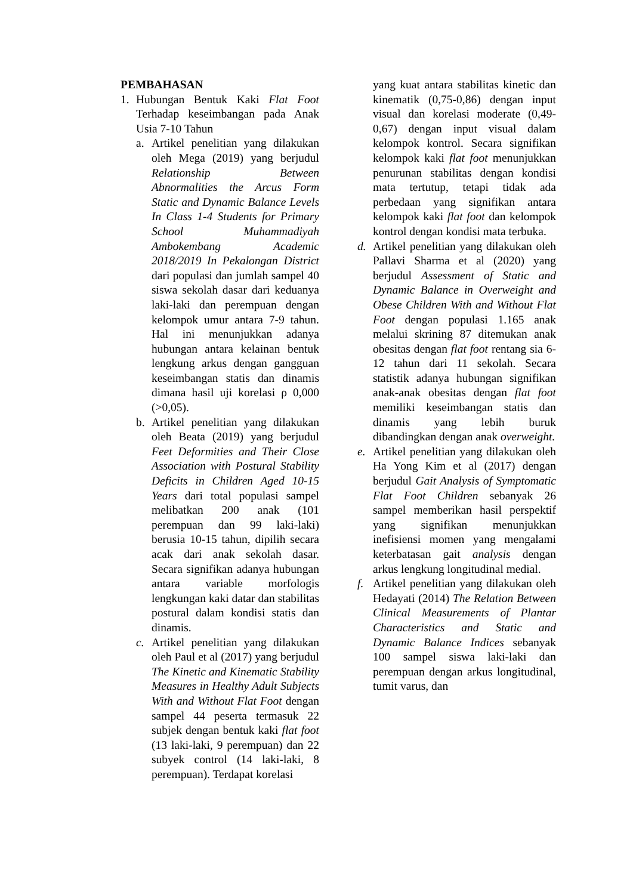PEMBAHASAN
1. Hubungan Bentuk Kaki Flat Foot Terhadap keseimbangan pada Anak Usia 7-10 Tahun
a. Artikel penelitian yang dilakukan oleh Mega (2019) yang berjudul Relationship Between Abnormalities the Arcus Form Static and Dynamic Balance Levels In Class 1-4 Students for Primary School Muhammadiyah Ambokembang Academic 2018/2019 In Pekalongan District dari populasi dan jumlah sampel 40 siswa sekolah dasar dari keduanya laki-laki dan perempuan dengan kelompok umur antara 7-9 tahun. Hal ini menunjukkan adanya hubungan antara kelainan bentuk lengkung arkus dengan gangguan keseimbangan statis dan dinamis dimana hasil uji korelasi ρ 0,000 (>0,05).
b. Artikel penelitian yang dilakukan oleh Beata (2019) yang berjudul Feet Deformities and Their Close Association with Postural Stability Deficits in Children Aged 10-15 Years dari total populasi sampel melibatkan 200 anak (101 perempuan dan 99 laki-laki) berusia 10-15 tahun, dipilih secara acak dari anak sekolah dasar. Secara signifikan adanya hubungan antara variable morfologis lengkungan kaki datar dan stabilitas postural dalam kondisi statis dan dinamis.
c. Artikel penelitian yang dilakukan oleh Paul et al (2017) yang berjudul The Kinetic and Kinematic Stability Measures in Healthy Adult Subjects With and Without Flat Foot dengan sampel 44 peserta termasuk 22 subjek dengan bentuk kaki flat foot (13 laki-laki, 9 perempuan) dan 22 subyek control (14 laki-laki, 8 perempuan). Terdapat korelasi
yang kuat antara stabilitas kinetic dan kinematik (0,75-0,86) dengan input visual dan korelasi moderate (0,49-0,67) dengan input visual dalam kelompok kontrol. Secara signifikan kelompok kaki flat foot menunjukkan penurunan stabilitas dengan kondisi mata tertutup, tetapi tidak ada perbedaan yang signifikan antara kelompok kaki flat foot dan kelompok kontrol dengan kondisi mata terbuka.
d. Artikel penelitian yang dilakukan oleh Pallavi Sharma et al (2020) yang berjudul Assessment of Static and Dynamic Balance in Overweight and Obese Children With and Without Flat Foot dengan populasi 1.165 anak melalui skrining 87 ditemukan anak obesitas dengan flat foot rentang sia 6-12 tahun dari 11 sekolah. Secara statistik adanya hubungan signifikan anak-anak obesitas dengan flat foot memiliki keseimbangan statis dan dinamis yang lebih buruk dibandingkan dengan anak overweight.
e. Artikel penelitian yang dilakukan oleh Ha Yong Kim et al (2017) dengan berjudul Gait Analysis of Symptomatic Flat Foot Children sebanyak 26 sampel memberikan hasil perspektif yang signifikan menunjukkan inefisiensi momen yang mengalami keterbatasan gait analysis dengan arkus lengkung longitudinal medial.
f. Artikel penelitian yang dilakukan oleh Hedayati (2014) The Relation Between Clinical Measurements of Plantar Characteristics and Static and Dynamic Balance Indices sebanyak 100 sampel siswa laki-laki dan perempuan dengan arkus longitudinal, tumit varus, dan